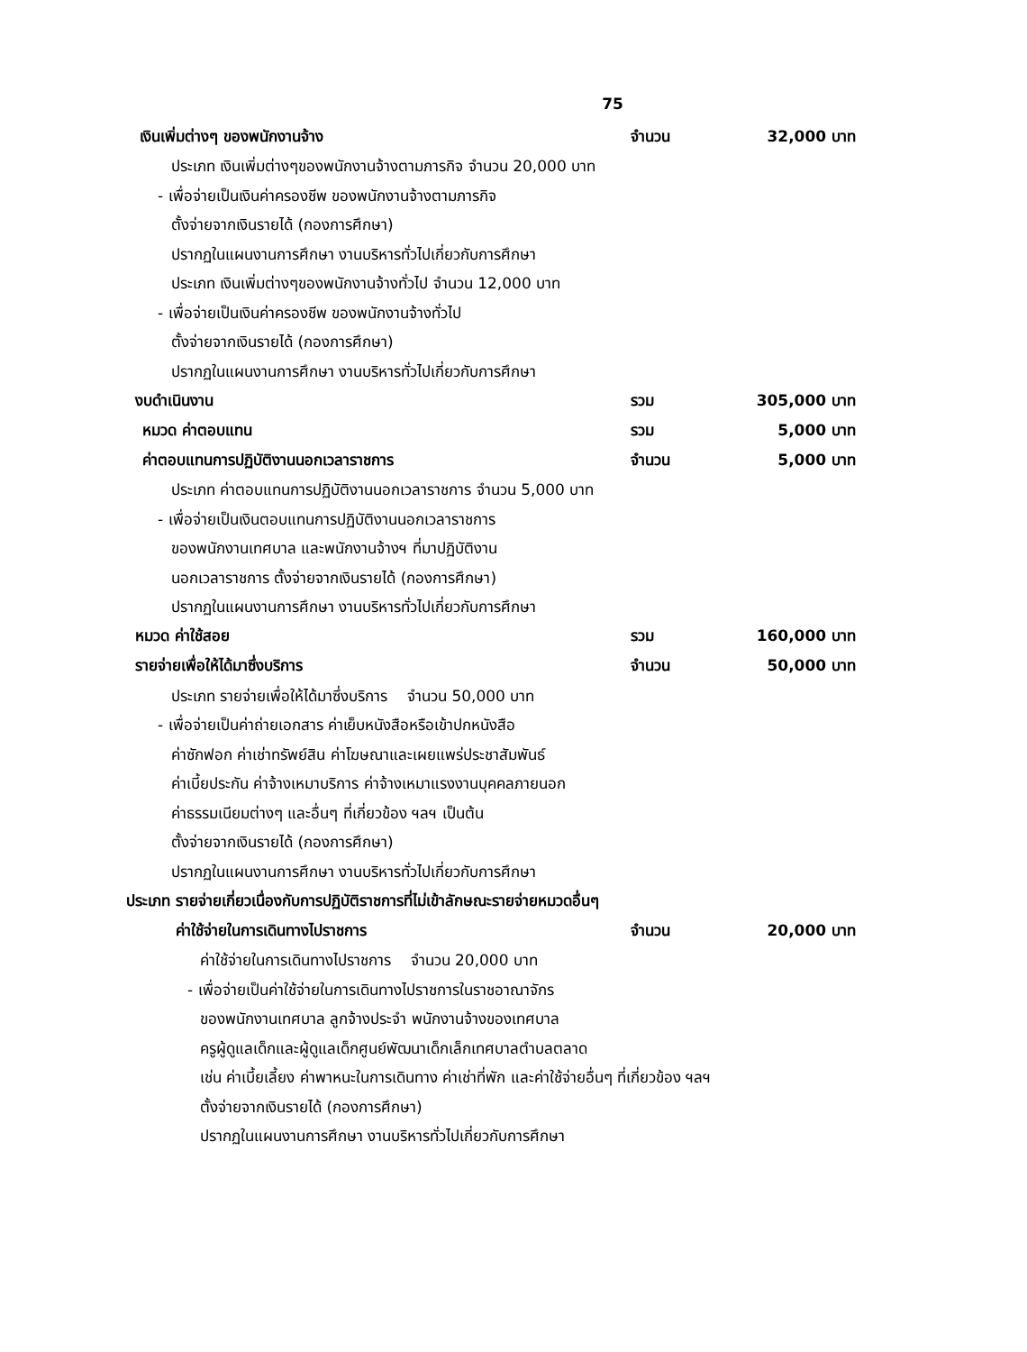75
เงินเพิ่มต่างๆ ของพนักงานจ้าง จำนวน 32,000 บาท
ประเภท เงินเพิ่มต่างๆของพนักงานจ้างตามภารกิจ จำนวน 20,000 บาท
- เพื่อจ่ายเป็นเงินค่าครองชีพ ของพนักงานจ้างตามภารกิจ
ตั้งจ่ายจากเงินรายได้ (กองการศึกษา)
ปรากฏในแผนงานการศึกษา งานบริหารทั่วไปเกี่ยวกับการศึกษา
ประเภท เงินเพิ่มต่างๆของพนักงานจ้างทั่วไป จำนวน 12,000 บาท
- เพื่อจ่ายเป็นเงินค่าครองชีพ ของพนักงานจ้างทั่วไป
ตั้งจ่ายจากเงินรายได้ (กองการศึกษา)
ปรากฏในแผนงานการศึกษา งานบริหารทั่วไปเกี่ยวกับการศึกษา
งบดำเนินงาน รวม 305,000 บาท
หมวด ค่าตอบแทน รวม 5,000 บาท
ค่าตอบแทนการปฏิบัติงานนอกเวลาราชการ จำนวน 5,000 บาท
ประเภท ค่าตอบแทนการปฏิบัติงานนอกเวลาราชการ จำนวน 5,000 บาท
- เพื่อจ่ายเป็นเงินตอบแทนการปฏิบัติงานนอกเวลาราชการ
ของพนักงานเทศบาล และพนักงานจ้างฯ ที่มาปฏิบัติงาน
นอกเวลาราชการ ตั้งจ่ายจากเงินรายได้ (กองการศึกษา)
ปรากฏในแผนงานการศึกษา งานบริหารทั่วไปเกี่ยวกับการศึกษา
หมวด ค่าใช้สอย รวม 160,000 บาท
รายจ่ายเพื่อให้ได้มาซึ่งบริการ จำนวน 50,000 บาท
ประเภท รายจ่ายเพื่อให้ได้มาซึ่งบริการ จำนวน 50,000 บาท
- เพื่อจ่ายเป็นค่าถ่ายเอกสาร ค่าเย็บหนังสือหรือเข้าปกหนังสือ
ค่าซักฟอก ค่าเช่าทรัพย์สิน ค่าโฆษณาและเผยแพร่ประชาสัมพันธ์
ค่าเบี้ยประกัน ค่าจ้างเหมาบริการ ค่าจ้างเหมาแรงงานบุคคลภายนอก
ค่าธรรมเนียมต่างๆ และอื่นๆ ที่เกี่ยวข้อง ฯลฯ เป็นต้น
ตั้งจ่ายจากเงินรายได้ (กองการศึกษา)
ปรากฏในแผนงานการศึกษา งานบริหารทั่วไปเกี่ยวกับการศึกษา
ประเภท รายจ่ายเกี่ยวเนื่องกับการปฏิบัติราชการที่ไม่เข้าลักษณะรายจ่ายหมวดอื่นๆ
ค่าใช้จ่ายในการเดินทางไปราชการ จำนวน 20,000 บาท
ค่าใช้จ่ายในการเดินทางไปราชการ จำนวน 20,000 บาท
- เพื่อจ่ายเป็นค่าใช้จ่ายในการเดินทางไปราชการในราชอาณาจักร
ของพนักงานเทศบาล ลูกจ้างประจำ พนักงานจ้างของเทศบาล
ครูผู้ดูแลเด็กและผู้ดูแลเด็กศูนย์พัฒนาเด็กเล็กเทศบาลตำบลตลาด
เช่น ค่าเบี้ยเลี้ยง ค่าพาหนะในการเดินทาง ค่าเช่าที่พัก และค่าใช้จ่ายอื่นๆ ที่เกี่ยวข้อง ฯลฯ
ตั้งจ่ายจากเงินรายได้ (กองการศึกษา)
ปรากฏในแผนงานการศึกษา งานบริหารทั่วไปเกี่ยวกับการศึกษา